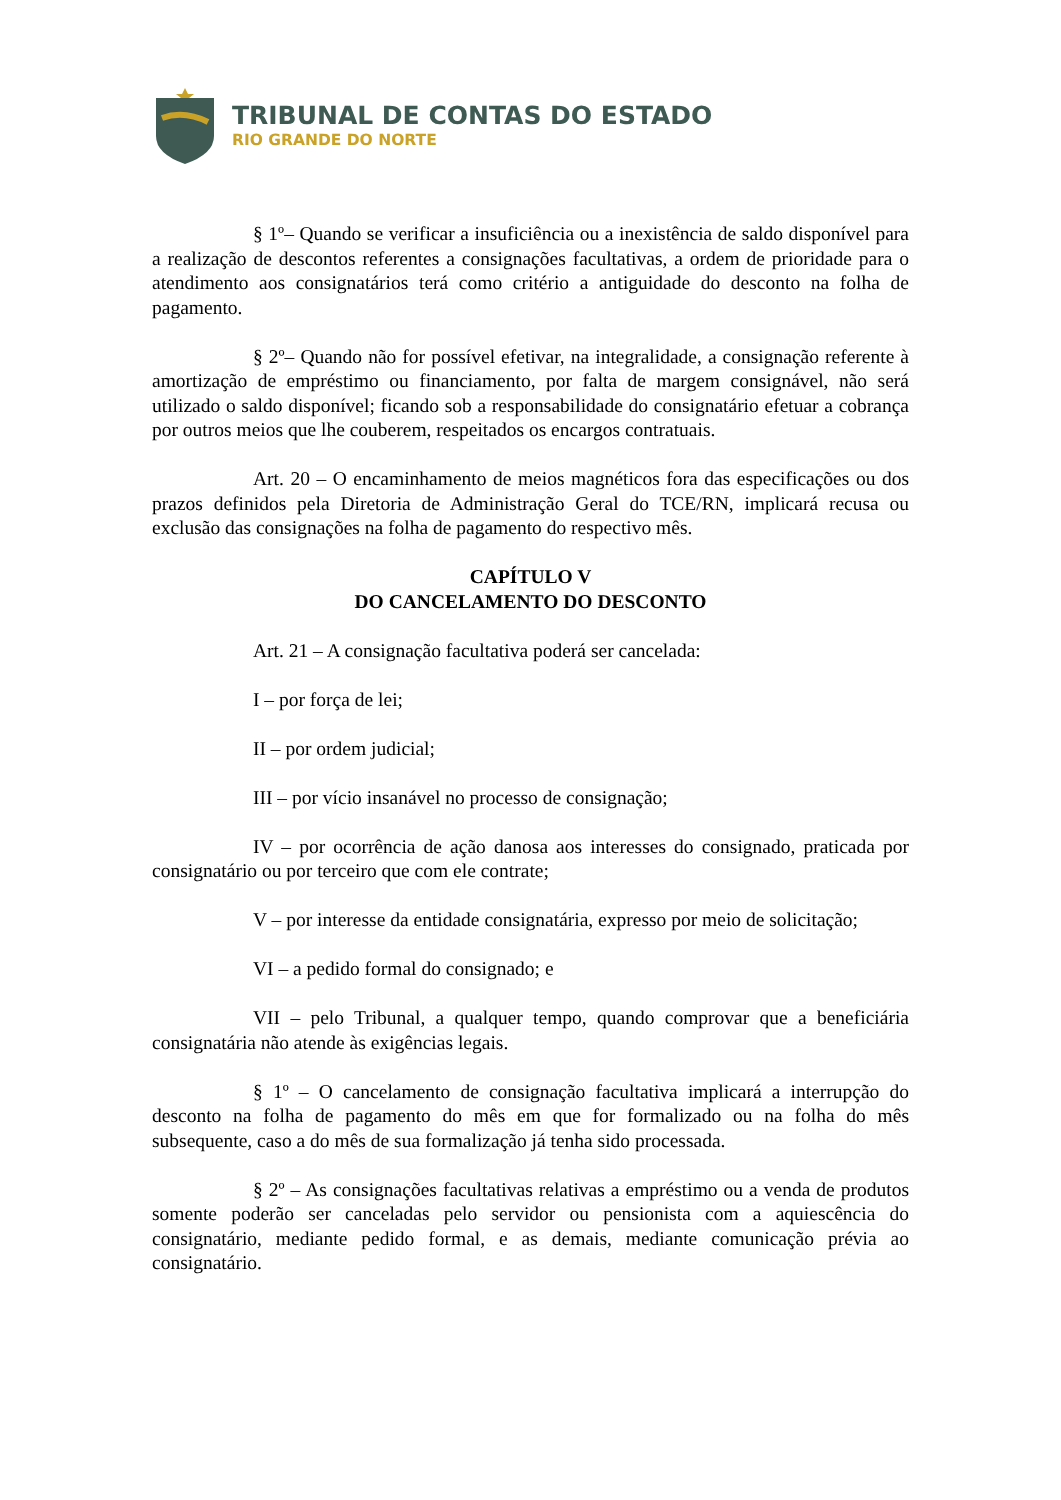TRIBUNAL DE CONTAS DO ESTADO
RIO GRANDE DO NORTE
§ 1º– Quando se verificar a insuficiência ou a inexistência de saldo disponível para a realização de descontos referentes a consignações facultativas, a ordem de prioridade para o atendimento aos consignatários terá como critério a antiguidade do desconto na folha de pagamento.
§ 2º– Quando não for possível efetivar, na integralidade, a consignação referente à amortização de empréstimo ou financiamento, por falta de margem consignável, não será utilizado o saldo disponível; ficando sob a responsabilidade do consignatário efetuar a cobrança por outros meios que lhe couberem, respeitados os encargos contratuais.
Art. 20 – O encaminhamento de meios magnéticos fora das especificações ou dos prazos definidos pela Diretoria de Administração Geral do TCE/RN, implicará recusa ou exclusão das consignações na folha de pagamento do respectivo mês.
CAPÍTULO V
DO CANCELAMENTO DO DESCONTO
Art. 21 – A consignação facultativa poderá ser cancelada:
I – por força de lei;
II – por ordem judicial;
III – por vício insanável no processo de consignação;
IV – por ocorrência de ação danosa aos interesses do consignado, praticada por consignatário ou por terceiro que com ele contrate;
V – por interesse da entidade consignatária, expresso por meio de solicitação;
VI – a pedido formal do consignado; e
VII – pelo Tribunal, a qualquer tempo, quando comprovar que a beneficiária consignatária não atende às exigências legais.
§ 1º – O cancelamento de consignação facultativa implicará a interrupção do desconto na folha de pagamento do mês em que for formalizado ou na folha do mês subsequente, caso a do mês de sua formalização já tenha sido processada.
§ 2º – As consignações facultativas relativas a empréstimo ou a venda de produtos somente poderão ser canceladas pelo servidor ou pensionista com a aquiescência do consignatário, mediante pedido formal, e as demais, mediante comunicação prévia ao consignatário.